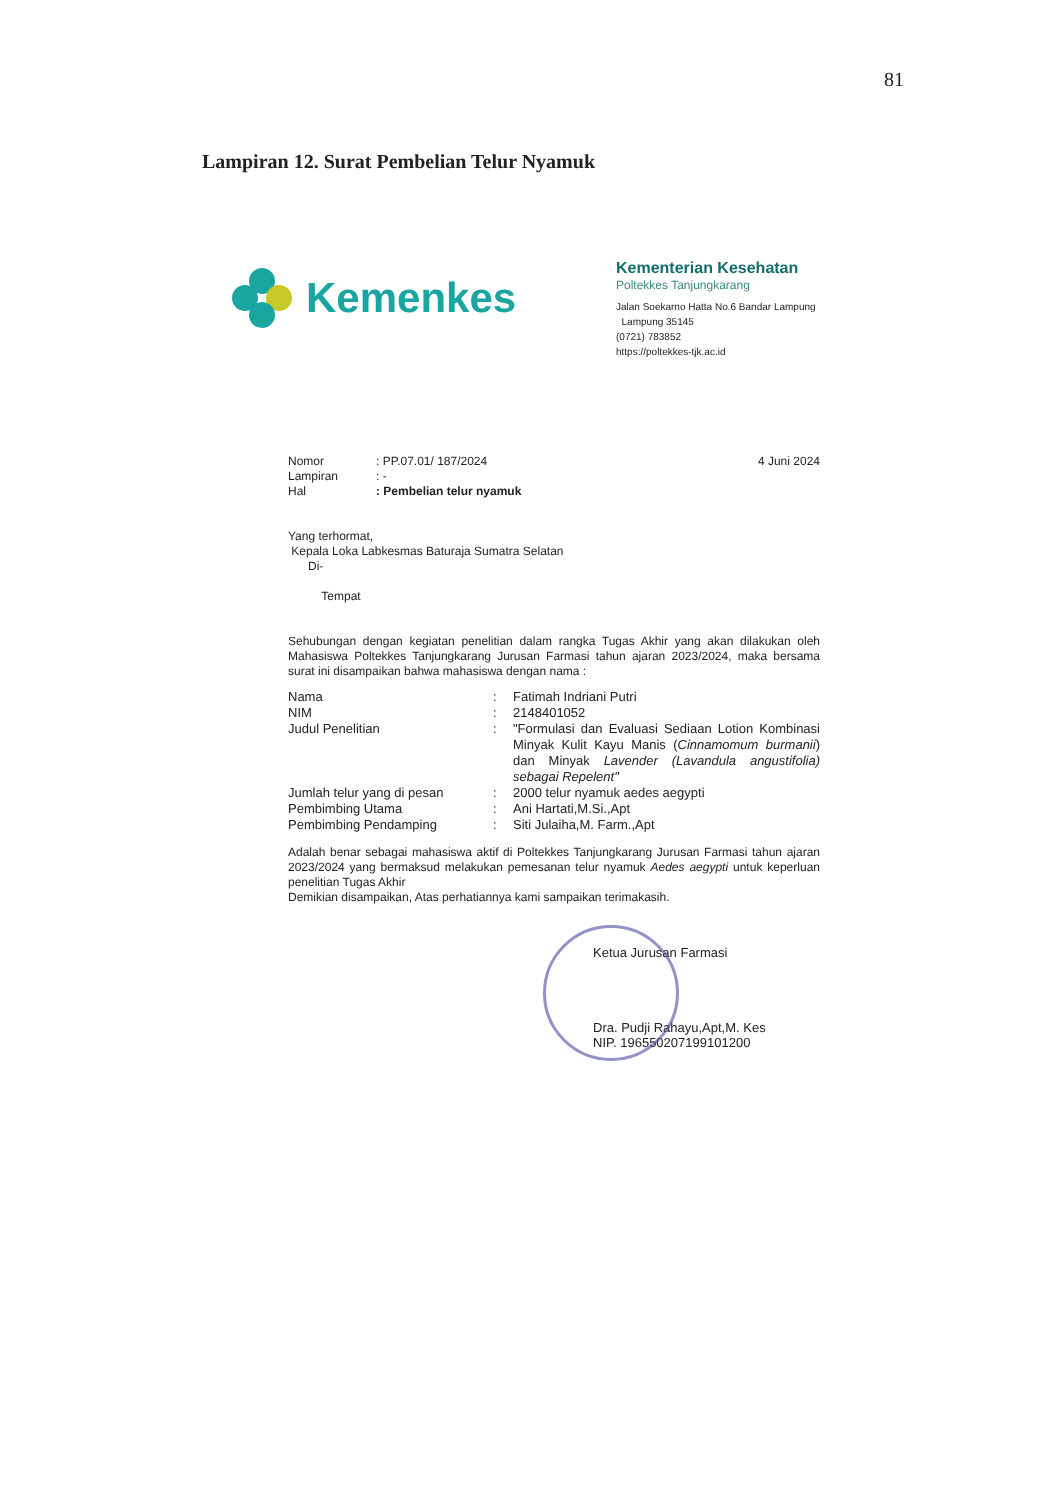81
Lampiran 12. Surat Pembelian Telur Nyamuk
Kemenkes
Kementerian Kesehatan
Poltekkes Tanjungkarang
Jalan Soekarno Hatta No.6 Bandar Lampung
Lampung 35145
(0721) 783852
https://poltekkes-tjk.ac.id
Nomor: PP.07.01/ 187/2024 4 Juni 2024
Lampiran: -
Hal: Pembelian telur nyamuk
Yang terhormat,
Kepala Loka Labkesmas Baturaja Sumatra Selatan
Di-
Tempat
Sehubungan dengan kegiatan penelitian dalam rangka Tugas Akhir yang akan dilakukan oleh Mahasiswa Poltekkes Tanjungkarang Jurusan Farmasi tahun ajaran 2023/2024, maka bersama surat ini disampaikan bahwa mahasiswa dengan nama :
Nama: Fatimah Indriani Putri
NIM: 2148401052
Judul Penelitian: "Formulasi dan Evaluasi Sediaan Lotion Kombinasi Minyak Kulit Kayu Manis (Cinnamomum burmanii) dan Minyak Lavender (Lavandula angustifolia) sebagai Repelent"
Jumlah telur yang di pesan: 2000 telur nyamuk aedes aegypti
Pembimbing Utama: Ani Hartati,M.Si.,Apt
Pembimbing Pendamping: Siti Julaiha,M. Farm.,Apt
Adalah benar sebagai mahasiswa aktif di Poltekkes Tanjungkarang Jurusan Farmasi tahun ajaran 2023/2024 yang bermaksud melakukan pemesanan telur nyamuk Aedes aegypti untuk keperluan penelitian Tugas Akhir
Demikian disampaikan, Atas perhatiannya kami sampaikan terimakasih.
Ketua Jurusan Farmasi
Dra. Pudji Rahayu,Apt,M. Kes
NIP. 196550207199101200